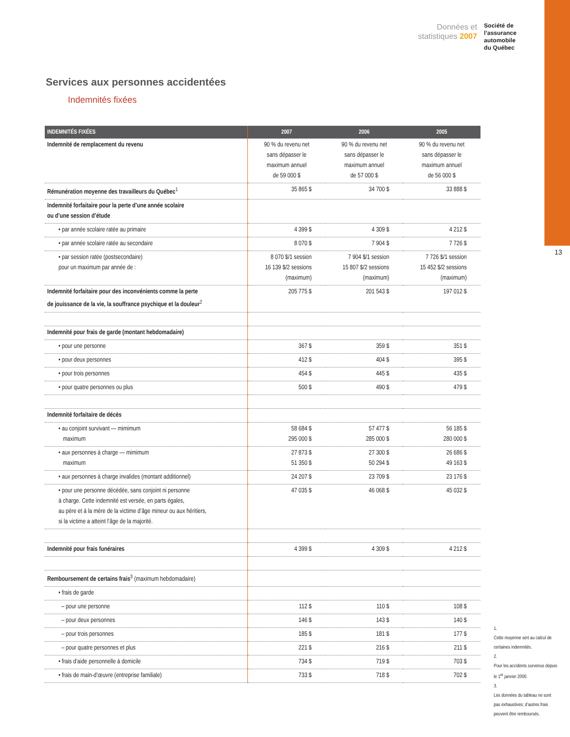13
Données et
statistiques 2007
Société de
l’assurance
automobile
du Québec
Services aux personnes accidentées
Indemnités fixées
| INDEMNITÉS FIXÉES | 2007 | 2006 | 2005 |
| --- | --- | --- | --- |
| Indemnité de remplacement du revenu | 90 % du revenu net sans dépasser le maximum annuel de 59 000 $ | 90 % du revenu net sans dépasser le maximum annuel de 57 000 $ | 90 % du revenu net sans dépasser le maximum annuel de 56 000 $ |
| Rémunération moyenne des travailleurs du Québec<sup>1</sup> | 35 865 $ | 34 700 $ | 33 888 $ |
| Indemnité forfaitaire pour la perte d’une année scolaire ou d’une session d’étude | | | |
| • par année scolaire ratée au primaire | 4 399 $ | 4 309 $ | 4 212 $ |
| • par année scolaire ratée au secondaire | 8 070 $ | 7 904 $ | 7 726 $ |
| • par session ratée (postsecondaire) pour un maximum par année de : | 8 070 $/1 session 16 139 $/2 sessions (maximum) | 7 904 $/1 session 15 807 $/2 sessions (maximum) | 7 726 $/1 session 15 452 $/2 sessions (maximum) |
| Indemnité forfaitaire pour des inconvénients comme la perte de jouissance de la vie, la souffrance psychique et la douleur<sup>2</sup> | 205 775 $ | 201 543 $ | 197 012 $ |
| Indemnité pour frais de garde (montant hebdomadaire) | | | |
| • pour une personne | 367 $ | 359 $ | 351 $ |
| • pour deux personnes | 412 $ | 404 $ | 395 $ |
| • pour trois personnes | 454 $ | 445 $ | 435 $ |
| • pour quatre personnes ou plus | 500 $ | 490 $ | 479 $ |
| Indemnité forfaitaire de décès | | | |
| • au conjoint survivant — mimimum maximum | 58 684 $ 295 000 $ | 57 477 $ 285 000 $ | 56 185 $ 280 000 $ |
| • aux personnes à charge — mimimum maximum | 27 873 $ 51 350 $ | 27 300 $ 50 294 $ | 26 686 $ 49 163 $ |
| • aux personnes à charge invalides (montant additionnel) | 24 207 $ | 23 709 $ | 23 176 $ |
| • pour une personne décédée, sans conjoint ni personne à charge. Cette indemnité est versée, en parts égales, au père et à la mère de la victime d’âge mineur ou aux héritiers, si la victime a atteint l’âge de la majorité. | 47 035 $ | 46 068 $ | 45 032 $ |
| Indemnité pour frais funéraires | 4 399 $ | 4 309 $ | 4 212 $ |
| Remboursement de certains frais<sup>3</sup> (maximum hebdomadaire) | | | |
| • frais de garde | | | |
| – pour une personne | 112 $ | 110 $ | 108 $ |
| – pour deux personnes | 146 $ | 143 $ | 140 $ |
| – pour trois personnes | 185 $ | 181 $ | 177 $ |
| – pour quatre personnes et plus | 221 $ | 216 $ | 211 $ |
| • frais d’aide personnelle à domicile | 734 $ | 719 $ | 703 $ |
| • frais de main-d’œuvre (entreprise familiale) | 733 $ | 718 $ | 702 $ |
1.
Cette moyenne sert au calcul de certaines indemnités.
2.
Pour les accidents survenus depuis le 1<sup>er</sup> janvier 2000.
3.
Les données du tableau ne sont pas exhaustives; d’autres frais peuvent être remboursés.